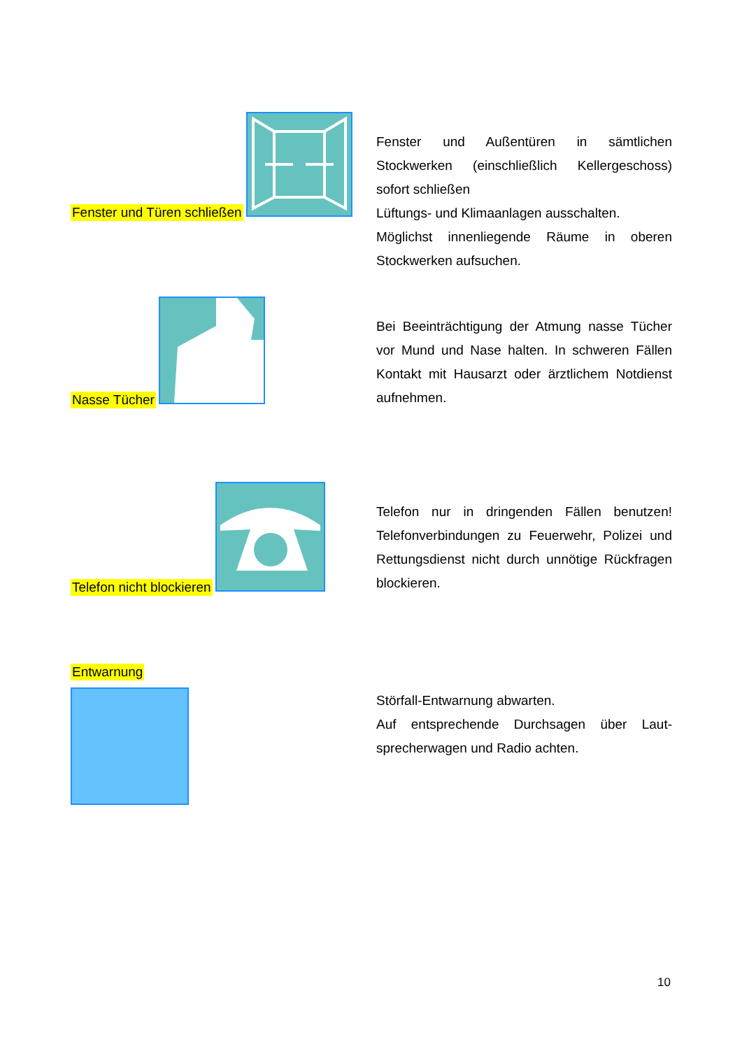Fenster und Türen schließen
Fenster und Außentüren in sämtlichen Stockwerken (einschließlich Kellergeschoss) sofort schließen
Lüftungs- und Klimaanlagen ausschalten.
Möglichst innenliegende Räume in oberen Stockwerken aufsuchen.
Nasse Tücher
Bei Beeinträchtigung der Atmung nasse Tücher vor Mund und Nase halten. In schweren Fällen Kontakt mit Hausarzt oder ärztlichem Notdienst aufnehmen.
Telefon nicht blockieren
Telefon nur in dringenden Fällen benutzen! Telefonverbindungen zu Feuerwehr, Polizei und Rettungsdienst nicht durch unnötige Rückfragen blockieren.
Entwarnung
Störfall-Entwarnung abwarten.
Auf entsprechende Durchsagen über Laut-sprecherwagen und Radio achten.
10